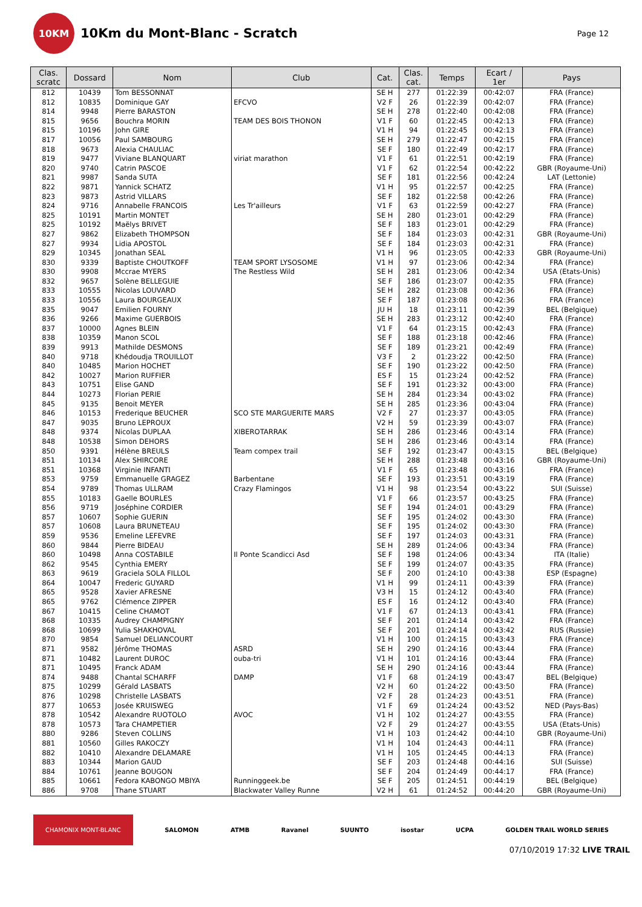10KM
10Km du Mont-Blanc - Scratch
Page 12
| Clas. scratc | Dossard | Nom | Club | Cat. | Clas. cat. | Temps | Ecart / 1er | Pays |
| --- | --- | --- | --- | --- | --- | --- | --- | --- |
| 812 | 10439 | Tom BESSONNAT | | SE H | 277 | 01:22:39 | 00:42:07 | FRA (France) |
| 812 | 10835 | Dominique GAY | EFCVO | V2 F | 26 | 01:22:39 | 00:42:07 | FRA (France) |
| 814 | 9948 | Pierre BARASTON | | SE H | 278 | 01:22:40 | 00:42:08 | FRA (France) |
| 815 | 9656 | Bouchra MORIN | TEAM DES BOIS THONON | V1 F | 60 | 01:22:45 | 00:42:13 | FRA (France) |
| 815 | 10196 | John GIRE | | V1 H | 94 | 01:22:45 | 00:42:13 | FRA (France) |
| 817 | 10056 | Paul SAMBOURG | | SE H | 279 | 01:22:47 | 00:42:15 | FRA (France) |
| 818 | 9673 | Alexia CHAULIAC | | SE F | 180 | 01:22:49 | 00:42:17 | FRA (France) |
| 819 | 9477 | Viviane BLANQUART | viriat marathon | V1 F | 61 | 01:22:51 | 00:42:19 | FRA (France) |
| 820 | 9740 | Catrin PASCOE | | V1 F | 62 | 01:22:54 | 00:42:22 | GBR (Royaume-Uni) |
| 821 | 9987 | Sanda SUTA | | SE F | 181 | 01:22:56 | 00:42:24 | LAT (Lettonie) |
| 822 | 9871 | Yannick SCHATZ | | V1 H | 95 | 01:22:57 | 00:42:25 | FRA (France) |
| 823 | 9873 | Astrid VILLARS | | SE F | 182 | 01:22:58 | 00:42:26 | FRA (France) |
| 824 | 9716 | Annabelle FRANCOIS | Les Tr'ailleurs | V1 F | 63 | 01:22:59 | 00:42:27 | FRA (France) |
| 825 | 10191 | Martin MONTET | | SE H | 280 | 01:23:01 | 00:42:29 | FRA (France) |
| 825 | 10192 | Maëlys BRIVET | | SE F | 183 | 01:23:01 | 00:42:29 | FRA (France) |
| 827 | 9862 | Elizabeth THOMPSON | | SE F | 184 | 01:23:03 | 00:42:31 | GBR (Royaume-Uni) |
| 827 | 9934 | Lidia APOSTOL | | SE F | 184 | 01:23:03 | 00:42:31 | FRA (France) |
| 829 | 10345 | Jonathan SEAL | | V1 H | 96 | 01:23:05 | 00:42:33 | GBR (Royaume-Uni) |
| 830 | 9339 | Baptiste CHOUTKOFF | TEAM SPORT LYSOSOME | V1 H | 97 | 01:23:06 | 00:42:34 | FRA (France) |
| 830 | 9908 | Mccrae MYERS | The Restless Wild | SE H | 281 | 01:23:06 | 00:42:34 | USA (Etats-Unis) |
| 832 | 9657 | Solène BELLEGUIE | | SE F | 186 | 01:23:07 | 00:42:35 | FRA (France) |
| 833 | 10555 | Nicolas LOUVARD | | SE H | 282 | 01:23:08 | 00:42:36 | FRA (France) |
| 833 | 10556 | Laura BOURGEAUX | | SE F | 187 | 01:23:08 | 00:42:36 | FRA (France) |
| 835 | 9047 | Emilien FOURNY | | JU H | 18 | 01:23:11 | 00:42:39 | BEL (Belgique) |
| 836 | 9266 | Maxime GUERBOIS | | SE H | 283 | 01:23:12 | 00:42:40 | FRA (France) |
| 837 | 10000 | Agnes BLEIN | | V1 F | 64 | 01:23:15 | 00:42:43 | FRA (France) |
| 838 | 10359 | Manon SCOL | | SE F | 188 | 01:23:18 | 00:42:46 | FRA (France) |
| 839 | 9913 | Mathilde DESMONS | | SE F | 189 | 01:23:21 | 00:42:49 | FRA (France) |
| 840 | 9718 | Khédoudja TROUILLOT | | V3 F | 2 | 01:23:22 | 00:42:50 | FRA (France) |
| 840 | 10485 | Marion HOCHET | | SE F | 190 | 01:23:22 | 00:42:50 | FRA (France) |
| 842 | 10027 | Marion RUFFIER | | ES F | 15 | 01:23:24 | 00:42:52 | FRA (France) |
| 843 | 10751 | Elise GAND | | SE F | 191 | 01:23:32 | 00:43:00 | FRA (France) |
| 844 | 10273 | Florian PERIE | | SE H | 284 | 01:23:34 | 00:43:02 | FRA (France) |
| 845 | 9135 | Benoit MEYER | | SE H | 285 | 01:23:36 | 00:43:04 | FRA (France) |
| 846 | 10153 | Frederique BEUCHER | SCO STE MARGUERITE MARS | V2 F | 27 | 01:23:37 | 00:43:05 | FRA (France) |
| 847 | 9035 | Bruno LEPROUX | | V2 H | 59 | 01:23:39 | 00:43:07 | FRA (France) |
| 848 | 9374 | Nicolas DUPLAA | XIBEROTARRAK | SE H | 286 | 01:23:46 | 00:43:14 | FRA (France) |
| 848 | 10538 | Simon DEHORS | | SE H | 286 | 01:23:46 | 00:43:14 | FRA (France) |
| 850 | 9391 | Hélène BREULS | Team compex trail | SE F | 192 | 01:23:47 | 00:43:15 | BEL (Belgique) |
| 851 | 10134 | Alex SHIRCORE | | SE H | 288 | 01:23:48 | 00:43:16 | GBR (Royaume-Uni) |
| 851 | 10368 | Virginie INFANTI | | V1 F | 65 | 01:23:48 | 00:43:16 | FRA (France) |
| 853 | 9759 | Emmanuelle GRAGEZ | Barbentane | SE F | 193 | 01:23:51 | 00:43:19 | FRA (France) |
| 854 | 9789 | Thomas ULLRAM | Crazy Flamingos | V1 H | 98 | 01:23:54 | 00:43:22 | SUI (Suisse) |
| 855 | 10183 | Gaelle BOURLES | | V1 F | 66 | 01:23:57 | 00:43:25 | FRA (France) |
| 856 | 9719 | Joséphine CORDIER | | SE F | 194 | 01:24:01 | 00:43:29 | FRA (France) |
| 857 | 10607 | Sophie GUERIN | | SE F | 195 | 01:24:02 | 00:43:30 | FRA (France) |
| 857 | 10608 | Laura BRUNETEAU | | SE F | 195 | 01:24:02 | 00:43:30 | FRA (France) |
| 859 | 9536 | Emeline LEFEVRE | | SE F | 197 | 01:24:03 | 00:43:31 | FRA (France) |
| 860 | 9844 | Pierre BIDEAU | | SE H | 289 | 01:24:06 | 00:43:34 | FRA (France) |
| 860 | 10498 | Anna COSTABILE | Il Ponte Scandicci Asd | SE F | 198 | 01:24:06 | 00:43:34 | ITA (Italie) |
| 862 | 9545 | Cynthia EMERY | | SE F | 199 | 01:24:07 | 00:43:35 | FRA (France) |
| 863 | 9619 | Graciela SOLA FILLOL | | SE F | 200 | 01:24:10 | 00:43:38 | ESP (Espagne) |
| 864 | 10047 | Frederic GUYARD | | V1 H | 99 | 01:24:11 | 00:43:39 | FRA (France) |
| 865 | 9528 | Xavier AFRESNE | | V3 H | 15 | 01:24:12 | 00:43:40 | FRA (France) |
| 865 | 9762 | Clémence ZIPPER | | ES F | 16 | 01:24:12 | 00:43:40 | FRA (France) |
| 867 | 10415 | Celine CHAMOT | | V1 F | 67 | 01:24:13 | 00:43:41 | FRA (France) |
| 868 | 10335 | Audrey CHAMPIGNY | | SE F | 201 | 01:24:14 | 00:43:42 | FRA (France) |
| 868 | 10699 | Yulia SHAKHOVAL | | SE F | 201 | 01:24:14 | 00:43:42 | RUS (Russie) |
| 870 | 9854 | Samuel DELIANCOURT | | V1 H | 100 | 01:24:15 | 00:43:43 | FRA (France) |
| 871 | 9582 | Jérôme THOMAS | ASRD | SE H | 290 | 01:24:16 | 00:43:44 | FRA (France) |
| 871 | 10482 | Laurent DUROC | ouba-tri | V1 H | 101 | 01:24:16 | 00:43:44 | FRA (France) |
| 871 | 10495 | Franck ADAM | | SE H | 290 | 01:24:16 | 00:43:44 | FRA (France) |
| 874 | 9488 | Chantal SCHARFF | DAMP | V1 F | 68 | 01:24:19 | 00:43:47 | BEL (Belgique) |
| 875 | 10299 | Gérald LASBATS | | V2 H | 60 | 01:24:22 | 00:43:50 | FRA (France) |
| 876 | 10298 | Christelle LASBATS | | V2 F | 28 | 01:24:23 | 00:43:51 | FRA (France) |
| 877 | 10653 | Josée KRUISWEG | | V1 F | 69 | 01:24:24 | 00:43:52 | NED (Pays-Bas) |
| 878 | 10542 | Alexandre RUOTOLO | AVOC | V1 H | 102 | 01:24:27 | 00:43:55 | FRA (France) |
| 878 | 10573 | Tara CHAMPETIER | | V2 F | 29 | 01:24:27 | 00:43:55 | USA (Etats-Unis) |
| 880 | 9286 | Steven COLLINS | | V1 H | 103 | 01:24:42 | 00:44:10 | GBR (Royaume-Uni) |
| 881 | 10560 | Gilles RAKOCZY | | V1 H | 104 | 01:24:43 | 00:44:11 | FRA (France) |
| 882 | 10410 | Alexandre DELAMARE | | V1 H | 105 | 01:24:45 | 00:44:13 | FRA (France) |
| 883 | 10344 | Marion GAUD | | SE F | 203 | 01:24:48 | 00:44:16 | SUI (Suisse) |
| 884 | 10761 | Jeanne BOUGON | | SE F | 204 | 01:24:49 | 00:44:17 | FRA (France) |
| 885 | 10661 | Fedora KABONGO MBIYA | Runninggeek.be | SE F | 205 | 01:24:51 | 00:44:19 | BEL (Belgique) |
| 886 | 9708 | Thane STUART | Blackwater Valley Runne | V2 H | 61 | 01:24:52 | 00:44:20 | GBR (Royaume-Uni) |
CHAMONIX MONT-BLANC SALOMON ATMB Ravanel SUUNTO isostar UCPA GOLDEN TRAIL WORLD SERIES
07/10/2019 17:32 LIVE TRAIL